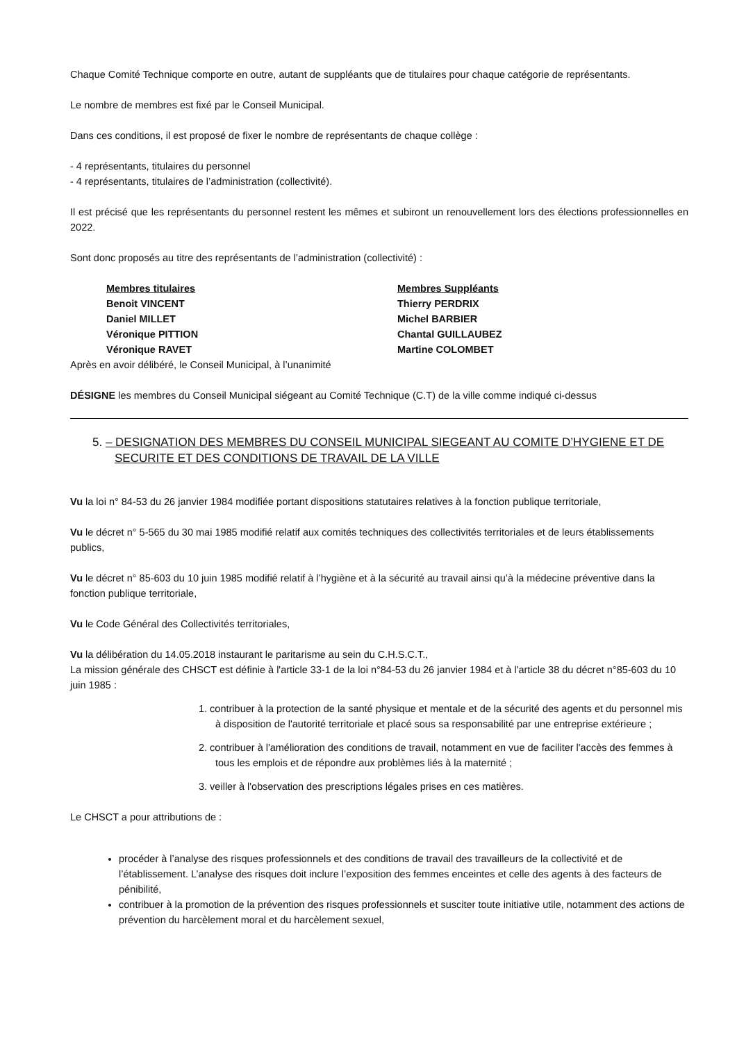Chaque Comité Technique comporte en outre, autant de suppléants que de titulaires pour chaque catégorie de représentants.
Le nombre de membres est fixé par le Conseil Municipal.
Dans ces conditions, il est proposé de fixer le nombre de représentants de chaque collège :
- 4 représentants, titulaires du personnel
- 4 représentants, titulaires de l’administration (collectivité).
Il est précisé que les représentants du personnel restent les mêmes et subiront un renouvellement lors des élections professionnelles en 2022.
Sont donc proposés au titre des représentants de l’administration (collectivité) :
Membres titulaires
Benoit VINCENT
Daniel MILLET
Véronique PITTION
Véronique RAVET
Membres Suppléants
Thierry PERDRIX
Michel BARBIER
Chantal GUILLAUBEZ
Martine COLOMBET
Après en avoir délibéré, le Conseil Municipal, à l’unanimité
DÉSIGNE les membres du Conseil Municipal siégeant au Comité Technique (C.T) de la ville comme indiqué ci-dessus
5. – DESIGNATION DES MEMBRES DU CONSEIL MUNICIPAL SIEGEANT AU COMITE D’HYGIENE ET DE SECURITE ET DES CONDITIONS DE TRAVAIL DE LA VILLE
Vu la loi n° 84-53 du 26 janvier 1984 modifiée portant dispositions statutaires relatives à la fonction publique territoriale,
Vu le décret n° 5-565 du 30 mai 1985 modifié relatif aux comités techniques des collectivités territoriales et de leurs établissements publics,
Vu le décret n° 85-603 du 10 juin 1985 modifié relatif à l’hygiène et à la sécurité au travail ainsi qu’à la médecine préventive dans la fonction publique territoriale,
Vu le Code Général des Collectivités territoriales,
Vu la délibération du 14.05.2018 instaurant le paritarisme au sein du C.H.S.C.T.,
La mission générale des CHSCT est définie à l'article 33-1 de la loi n°84-53 du 26 janvier 1984 et à l'article 38 du décret n°85-603 du 10 juin 1985 :
1. contribuer à la protection de la santé physique et mentale et de la sécurité des agents et du personnel mis à disposition de l'autorité territoriale et placé sous sa responsabilité par une entreprise extérieure ;
2. contribuer à l'amélioration des conditions de travail, notamment en vue de faciliter l'accès des femmes à tous les emplois et de répondre aux problèmes liés à la maternité ;
3. veiller à l'observation des prescriptions légales prises en ces matières.
Le CHSCT a pour attributions de :
procéder à l’analyse des risques professionnels et des conditions de travail des travailleurs de la collectivité et de l’établissement. L’analyse des risques doit inclure l’exposition des femmes enceintes et celle des agents à des facteurs de pénibilité,
contribuer à la promotion de la prévention des risques professionnels et susciter toute initiative utile, notamment des actions de prévention du harcèlement moral et du harcèlement sexuel,